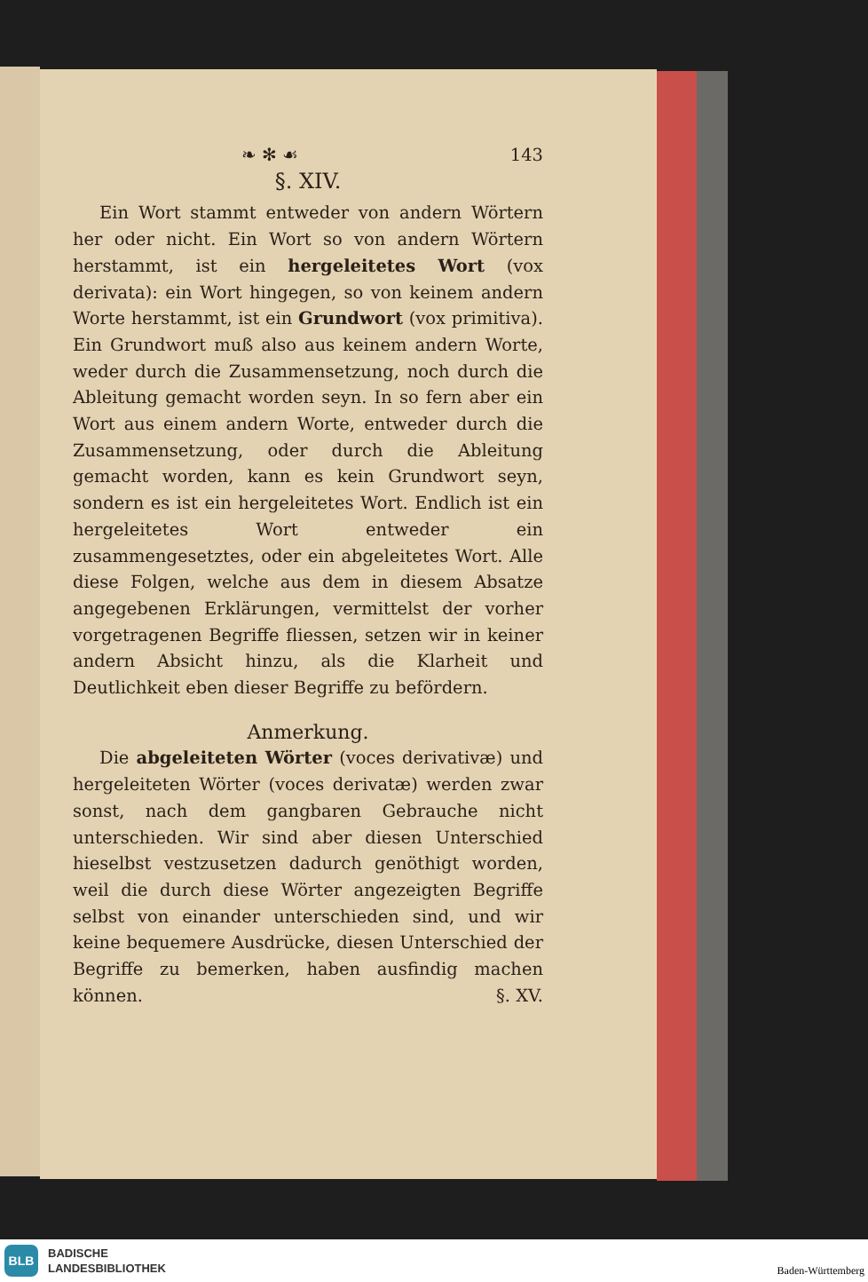❧ ✻ ☙ 143
§. XIV.
Ein Wort stammt entweder von andern Wörtern her oder nicht. Ein Wort so von andern Wörtern herstammt, ist ein hergeleitetes Wort (vox derivata): ein Wort hingegen, so von keinem andern Worte herstammt, ist ein Grundwort (vox primitiva). Ein Grundwort muß also aus keinem andern Worte, weder durch die Zusammensetzung, noch durch die Ableitung gemacht worden seyn. In so fern aber ein Wort aus einem andern Worte, entweder durch die Zusammensetzung, oder durch die Ableitung gemacht worden, kann es kein Grundwort seyn, sondern es ist ein hergeleitetes Wort. Endlich ist ein hergeleitetes Wort entweder ein zusammengesetztes, oder ein abgeleitetes Wort. Alle diese Folgen, welche aus dem in diesem Absatze angegebenen Erklärungen, vermittelst der vorher vorgetragenen Begriffe fliessen, setzen wir in keiner andern Absicht hinzu, als die Klarheit und Deutlichkeit eben dieser Begriffe zu befördern.
Anmerkung.
Die abgeleiteten Wörter (voces derivativæ) und hergeleiteten Wörter (voces derivatæ) werden zwar sonst, nach dem gangbaren Gebrauche nicht unterschieden. Wir sind aber diesen Unterschied hieselbst vestzusetzen dadurch genöthigt worden, weil die durch diese Wörter angezeigten Begriffe selbst von einander unterschieden sind, und wir keine bequemere Ausdrücke, diesen Unterschied der Begriffe zu bemerken, haben ausfindig machen können. §. XV.
BLB
BADISCHE
LANDESBIBLIOTHEK
Baden-Württemberg